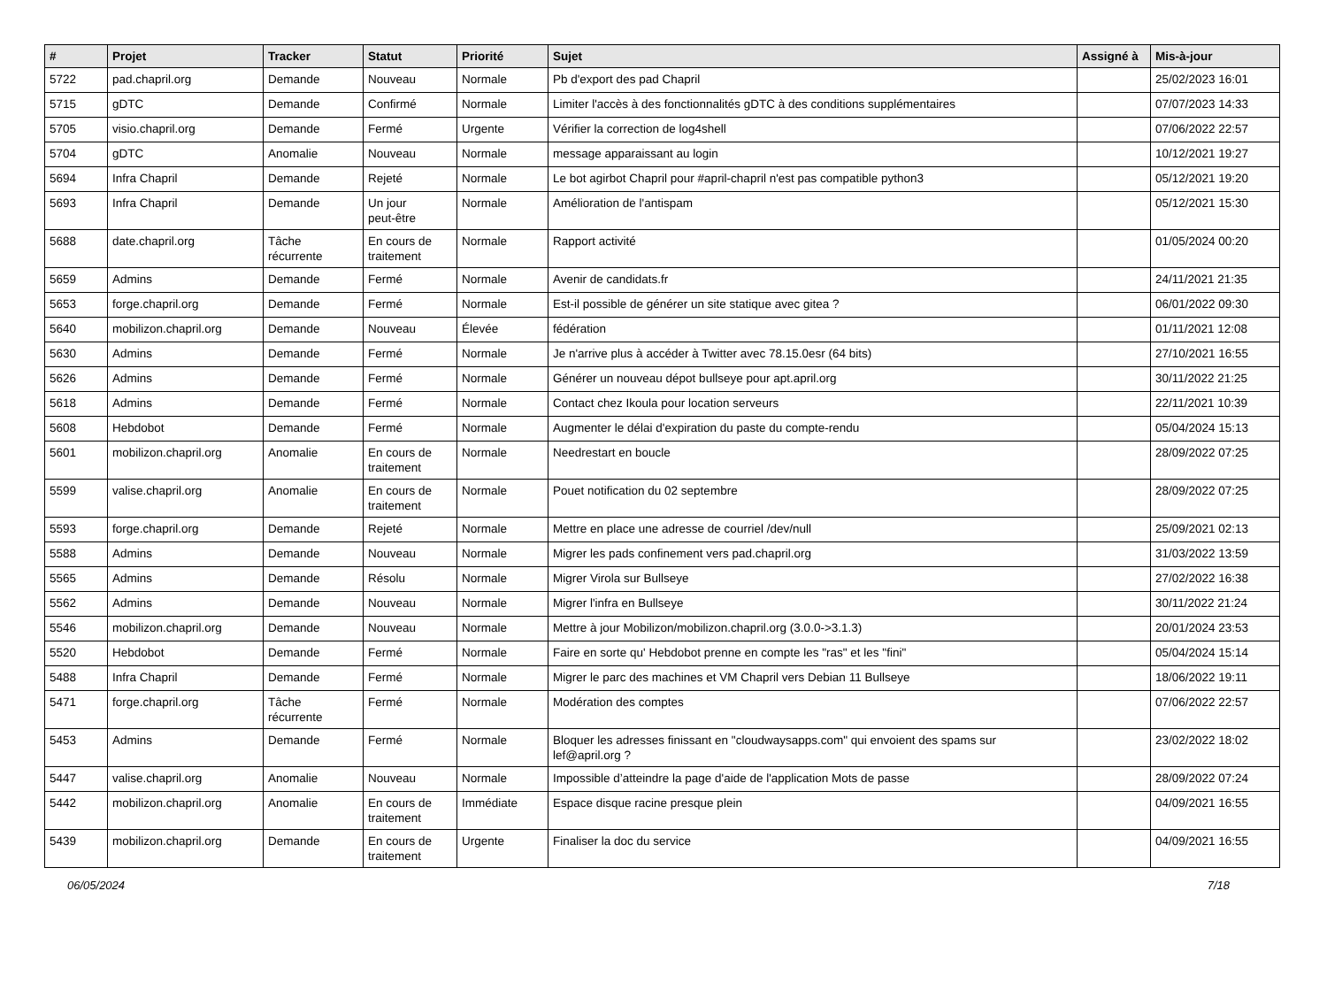| # | Projet | Tracker | Statut | Priorité | Sujet | Assigné à | Mis-à-jour |
| --- | --- | --- | --- | --- | --- | --- | --- |
| 5722 | pad.chapril.org | Demande | Nouveau | Normale | Pb d'export des pad Chapril | | 25/02/2023 16:01 |
| 5715 | gDTC | Demande | Confirmé | Normale | Limiter l'accès à des fonctionnalités gDTC à des conditions supplémentaires | | 07/07/2023 14:33 |
| 5705 | visio.chapril.org | Demande | Fermé | Urgente | Vérifier la correction de log4shell | | 07/06/2022 22:57 |
| 5704 | gDTC | Anomalie | Nouveau | Normale | message apparaissant au login | | 10/12/2021 19:27 |
| 5694 | Infra Chapril | Demande | Rejeté | Normale | Le bot agirbot Chapril pour #april-chapril n'est pas compatible python3 | | 05/12/2021 19:20 |
| 5693 | Infra Chapril | Demande | Un jour peut-être | Normale | Amélioration de l'antispam | | 05/12/2021 15:30 |
| 5688 | date.chapril.org | Tâche récurrente | En cours de traitement | Normale | Rapport activité | | 01/05/2024 00:20 |
| 5659 | Admins | Demande | Fermé | Normale | Avenir de candidats.fr | | 24/11/2021 21:35 |
| 5653 | forge.chapril.org | Demande | Fermé | Normale | Est-il possible de générer un site statique avec gitea ? | | 06/01/2022 09:30 |
| 5640 | mobilizon.chapril.org | Demande | Nouveau | Élevée | fédération | | 01/11/2021 12:08 |
| 5630 | Admins | Demande | Fermé | Normale | Je n'arrive plus à accéder à Twitter avec 78.15.0esr (64 bits) | | 27/10/2021 16:55 |
| 5626 | Admins | Demande | Fermé | Normale | Générer un nouveau dépot bullseye pour apt.april.org | | 30/11/2022 21:25 |
| 5618 | Admins | Demande | Fermé | Normale | Contact chez Ikoula pour location serveurs | | 22/11/2021 10:39 |
| 5608 | Hebdobot | Demande | Fermé | Normale | Augmenter le délai d'expiration du paste du compte-rendu | | 05/04/2024 15:13 |
| 5601 | mobilizon.chapril.org | Anomalie | En cours de traitement | Normale | Needrestart en boucle | | 28/09/2022 07:25 |
| 5599 | valise.chapril.org | Anomalie | En cours de traitement | Normale | Pouet notification du 02 septembre | | 28/09/2022 07:25 |
| 5593 | forge.chapril.org | Demande | Rejeté | Normale | Mettre en place une adresse de courriel /dev/null | | 25/09/2021 02:13 |
| 5588 | Admins | Demande | Nouveau | Normale | Migrer les pads confinement vers pad.chapril.org | | 31/03/2022 13:59 |
| 5565 | Admins | Demande | Résolu | Normale | Migrer Virola sur Bullseye | | 27/02/2022 16:38 |
| 5562 | Admins | Demande | Nouveau | Normale | Migrer l'infra en Bullseye | | 30/11/2022 21:24 |
| 5546 | mobilizon.chapril.org | Demande | Nouveau | Normale | Mettre à jour Mobilizon/mobilizon.chapril.org (3.0.0->3.1.3) | | 20/01/2024 23:53 |
| 5520 | Hebdobot | Demande | Fermé | Normale | Faire en sorte qu' Hebdobot prenne en compte les "ras" et les "fini" | | 05/04/2024 15:14 |
| 5488 | Infra Chapril | Demande | Fermé | Normale | Migrer le parc des machines et VM Chapril vers Debian 11 Bullseye | | 18/06/2022 19:11 |
| 5471 | forge.chapril.org | Tâche récurrente | Fermé | Normale | Modération des comptes | | 07/06/2022 22:57 |
| 5453 | Admins | Demande | Fermé | Normale | Bloquer les adresses finissant en "cloudwaysapps.com" qui envoient des spams sur lef@april.org ? | | 23/02/2022 18:02 |
| 5447 | valise.chapril.org | Anomalie | Nouveau | Normale | Impossible d’atteindre la page d'aide de l'application Mots de passe | | 28/09/2022 07:24 |
| 5442 | mobilizon.chapril.org | Anomalie | En cours de traitement | Immédiate | Espace disque racine presque plein | | 04/09/2021 16:55 |
| 5439 | mobilizon.chapril.org | Demande | En cours de traitement | Urgente | Finaliser la doc du service | | 04/09/2021 16:55 |
06/05/2024 7/18